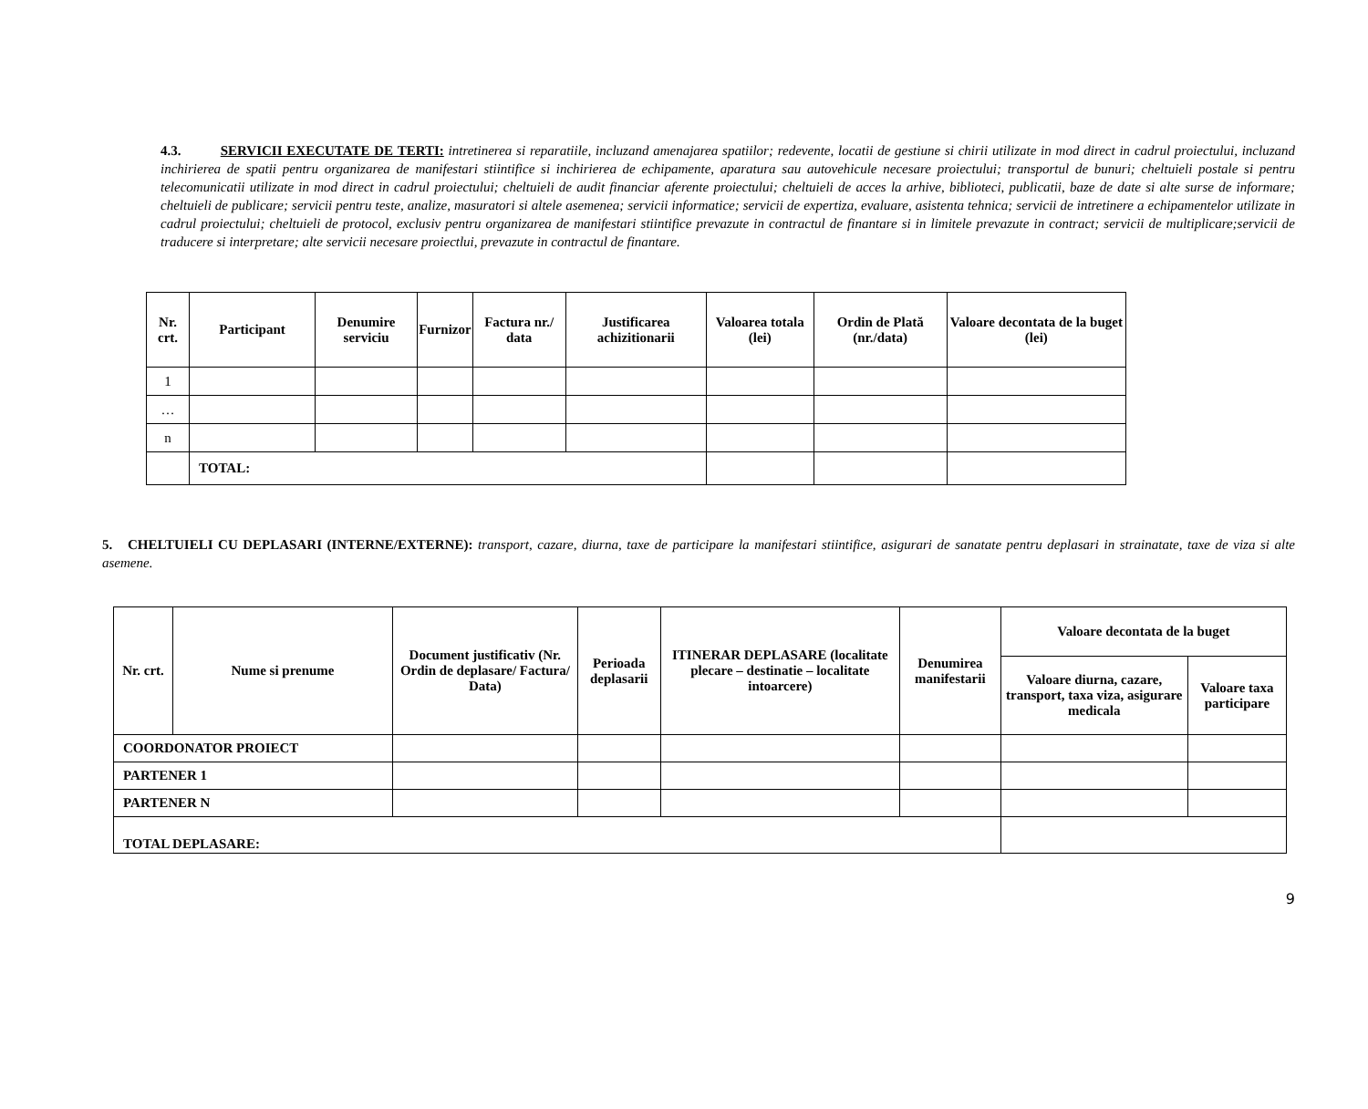4.3. SERVICII EXECUTATE DE TERTI: intretinerea si reparatiile, incluzand amenajarea spatiilor; redevente, locatii de gestiune si chirii utilizate in mod direct in cadrul proiectului, incluzand inchirierea de spatii pentru organizarea de manifestari stiintifice si inchirierea de echipamente, aparatura sau autovehicule necesare proiectului; transportul de bunuri; cheltuieli postale si pentru telecomunicatii utilizate in mod direct in cadrul proiectului; cheltuieli de audit financiar aferente proiectului; cheltuieli de acces la arhive, biblioteci, publicatii, baze de date si alte surse de informare; cheltuieli de publicare; servicii pentru teste, analize, masuratori si altele asemenea; servicii informatice; servicii de expertiza, evaluare, asistenta tehnica; servicii de intretinere a echipamentelor utilizate in cadrul proiectului; cheltuieli de protocol, exclusiv pentru organizarea de manifestari stiintifice prevazute in contractul de finantare si in limitele prevazute in contract; servicii de multiplicare;servicii de traducere si interpretare; alte servicii necesare proiectlui, prevazute in contractul de finantare.
| Nr. crt. | Participant | Denumire serviciu | Furnizor | Factura nr./ data | Justificarea achizitionarii | Valoarea totala (lei) | Ordin de Plată (nr./data) | Valoare decontata de la buget (lei) |
| --- | --- | --- | --- | --- | --- | --- | --- | --- |
| 1 | | | | | | | | |
| … | | | | | | | | |
| n | | | | | | | | |
| | TOTAL: | | | | | | | |
5. CHELTUIELI CU DEPLASARI (INTERNE/EXTERNE): transport, cazare, diurna, taxe de participare la manifestari stiintifice, asigurari de sanatate pentru deplasari in strainatate, taxe de viza si alte asemene.
| Nr. crt. | Nume si prenume | Document justificativ (Nr. Ordin de deplasare/ Factura/ Data) | Perioada deplasarii | ITINERAR DEPLASARE (localitate plecare – destinatie – localitate intoarcere) | Denumirea manifestarii | Valoare decontata de la buget | |
| --- | --- | --- | --- | --- | --- | --- | --- |
| | | | | | | Valoare diurna, cazare, transport, taxa viza, asigurare medicala | Valoare taxa participare |
| COORDONATOR PROIECT | | | | | | | |
| PARTENER 1 | | | | | | | |
| PARTENER N | | | | | | | |
| TOTAL DEPLASARE: | | | | | | | |
9